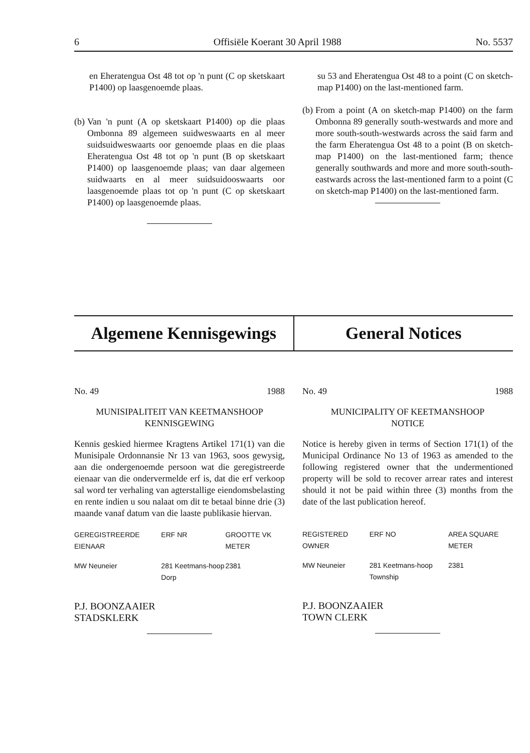6 Offisiële Koerant 30 April 1988 No. 5537
en Eheratengua Ost 48 tot op 'n punt (C op sketskaart P1400) op laasgenoemde plaas.
(b)
Van 'n punt (A op sketskaart P1400) op die plaas Ombonna 89 algemeen suidweswaarts en al meer suidsuidweswaarts oor genoemde plaas en die plaas Eheratengua Ost 48 tot op 'n punt (B op sketskaart P1400) op laasgenoemde plaas; van daar algemeen suidwaarts en al meer suidsuidooswaarts oor laasgenoemde plaas tot op 'n punt (C op sketskaart P1400) op laasgenoemde plaas.
su 53 and Eheratengua Ost 48 to a point (C on sketch-map P1400) on the last-mentioned farm.
(b)
From a point (A on sketch-map P1400) on the farm Ombonna 89 generally south-westwards and more and more south-south-westwards across the said farm and the farm Eheratengua Ost 48 to a point (B on sketch-map P1400) on the last-mentioned farm; thence generally southwards and more and more south-south-eastwards across the last-mentioned farm to a point (C on sketch-map P1400) on the last-mentioned farm.
Algemene Kennisgewings General Notices
No. 49 1988
MUNISIPALITEIT VAN KEETMANSHOOP
KENNISGEWING
Kennis geskied hiermee Kragtens Artikel 171(1) van die Munisipale Ordonnansie Nr 13 van 1963, soos gewysig, aan die ondergenoemde persoon wat die geregistreerde eienaar van die ondervermelde erf is, dat die erf verkoop sal word ter verhaling van agterstallige eiendomsbelasting en rente indien u sou nalaat om dit te betaal binne drie (3) maande vanaf datum van die laaste publikasie hiervan.
| GEREGISTREERDE EIENAAR | ERF NR | GROOTTE VK METER |
| --- | --- | --- |
| MW Neuneier | 281 Keetmans-hoop Dorp | 2381 |
P.J. BOONZAAIER
STADSKLERK
No. 49 1988
MUNICIPALITY OF KEETMANSHOOP
NOTICE
Notice is hereby given in terms of Section 171(1) of the Municipal Ordinance No 13 of 1963 as amended to the following registered owner that the undermentioned property will be sold to recover arrear rates and interest should it not be paid within three (3) months from the date of the last publication hereof.
| REGISTERED OWNER | ERF NO | AREA SQUARE METER |
| --- | --- | --- |
| MW Neuneier | 281 Keetmans-hoop Township | 2381 |
P.J. BOONZAAIER
TOWN CLERK